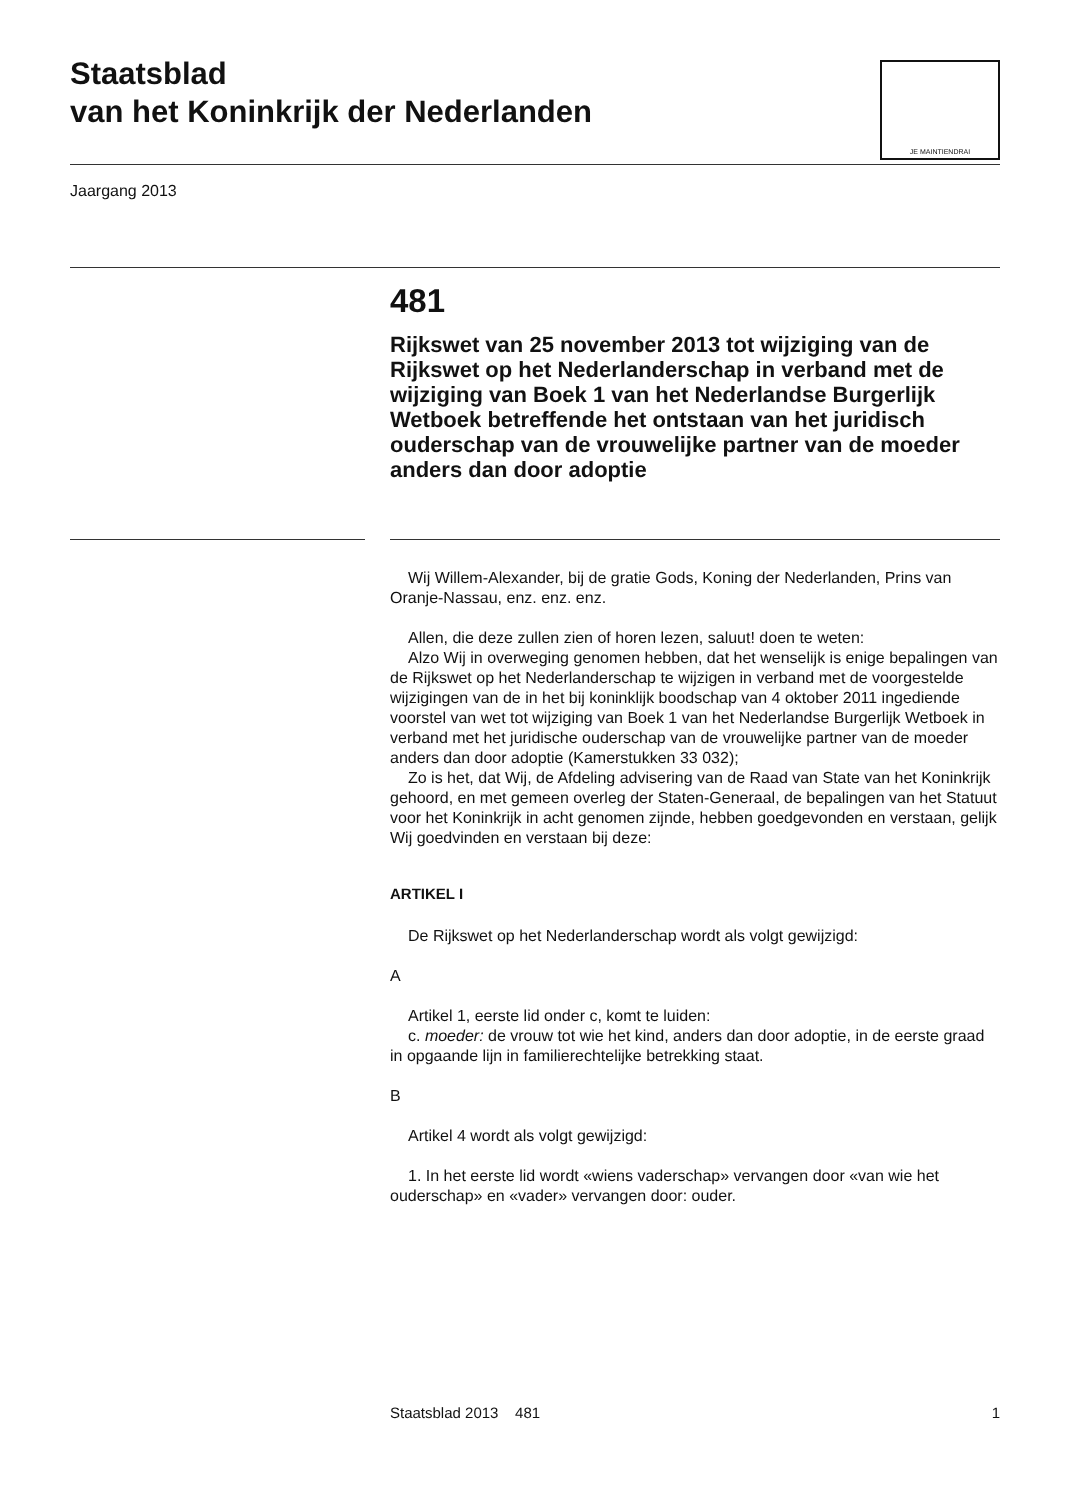Staatsblad
van het Koninkrijk der Nederlanden
JE MAINTIENDRAI
Jaargang 2013
481
Rijkswet van 25 november 2013 tot wijziging van de Rijkswet op het Nederlanderschap in verband met de wijziging van Boek 1 van het Nederlandse Burgerlijk Wetboek betreffende het ontstaan van het juridisch ouderschap van de vrouwelijke partner van de moeder anders dan door adoptie
Wij Willem-Alexander, bij de gratie Gods, Koning der Nederlanden, Prins van Oranje-Nassau, enz. enz. enz.
Allen, die deze zullen zien of horen lezen, saluut! doen te weten:
Alzo Wij in overweging genomen hebben, dat het wenselijk is enige bepalingen van de Rijkswet op het Nederlanderschap te wijzigen in verband met de voorgestelde wijzigingen van de in het bij koninklijk boodschap van 4 oktober 2011 ingediende voorstel van wet tot wijziging van Boek 1 van het Nederlandse Burgerlijk Wetboek in verband met het juridische ouderschap van de vrouwelijke partner van de moeder anders dan door adoptie (Kamerstukken 33 032);
Zo is het, dat Wij, de Afdeling advisering van de Raad van State van het Koninkrijk gehoord, en met gemeen overleg der Staten-Generaal, de bepalingen van het Statuut voor het Koninkrijk in acht genomen zijnde, hebben goedgevonden en verstaan, gelijk Wij goedvinden en verstaan bij deze:
ARTIKEL I
De Rijkswet op het Nederlanderschap wordt als volgt gewijzigd:
A
Artikel 1, eerste lid onder c, komt te luiden:
c. moeder: de vrouw tot wie het kind, anders dan door adoptie, in de eerste graad in opgaande lijn in familierechtelijke betrekking staat.
B
Artikel 4 wordt als volgt gewijzigd:
1. In het eerste lid wordt «wiens vaderschap» vervangen door «van wie het ouderschap» en «vader» vervangen door: ouder.
Staatsblad 2013 481 1